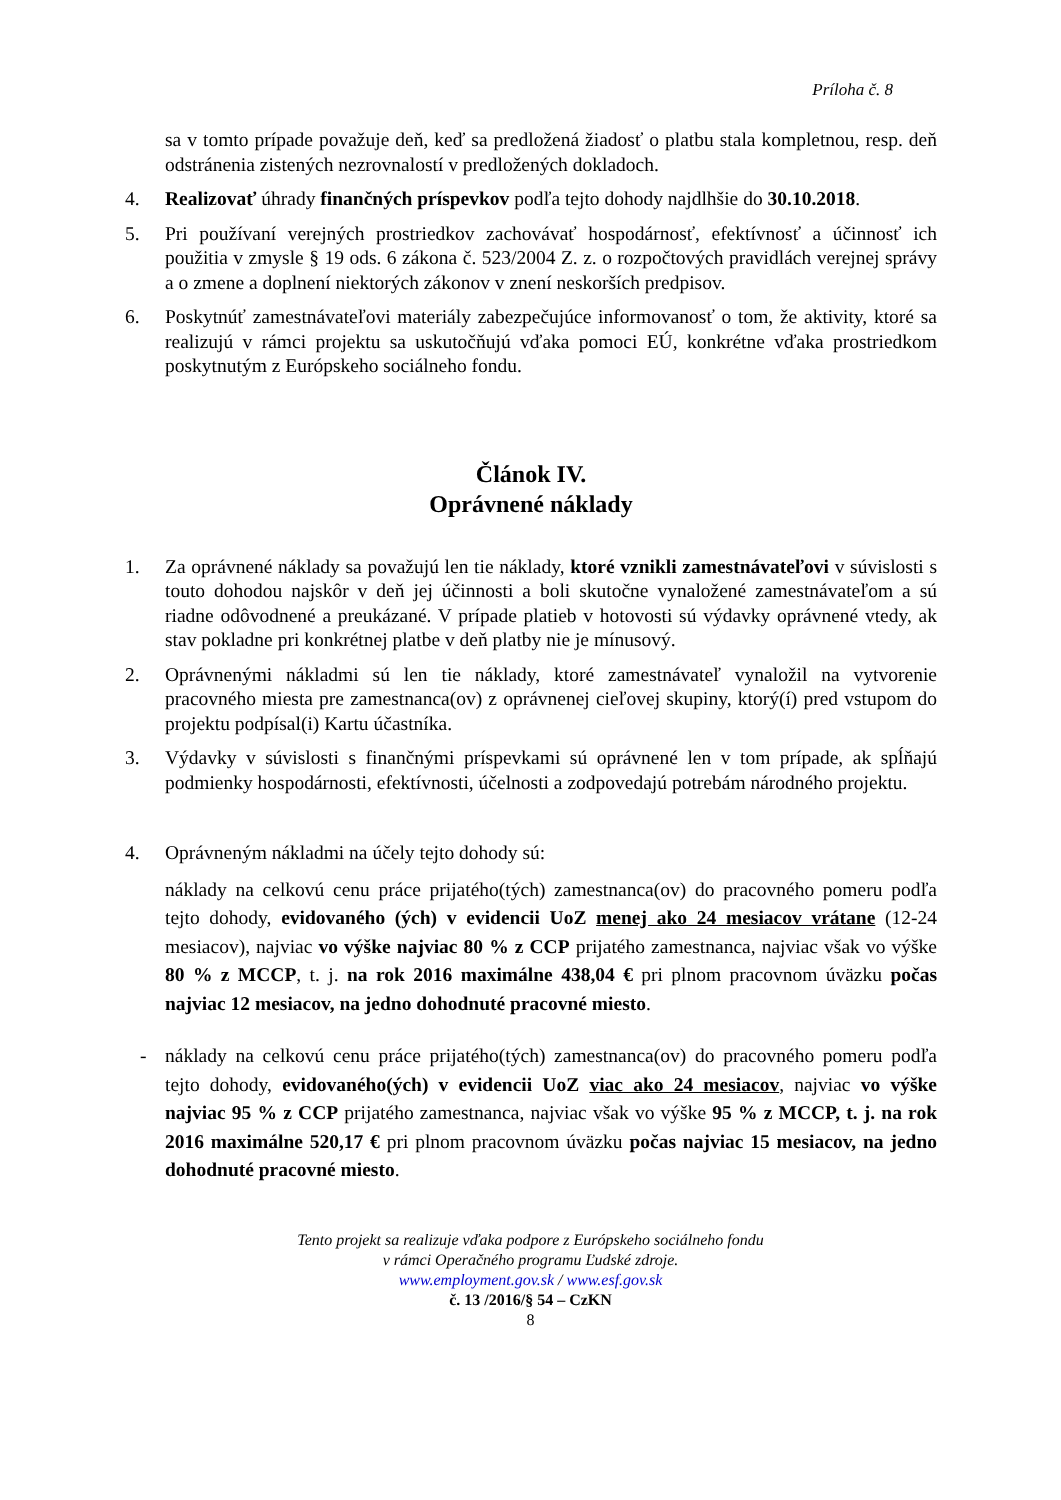Príloha č. 8
sa v tomto prípade považuje deň, keď sa predložená žiadosť o platbu stala kompletnou, resp. deň odstránenia zistených nezrovnalostí v predložených dokladoch.
4. Realizovať úhrady finančných príspevkov podľa tejto dohody najdlhšie do 30.10.2018.
5. Pri používaní verejných prostriedkov zachovávať hospodárnosť, efektívnosť a účinnosť ich použitia v zmysle § 19 ods. 6 zákona č. 523/2004 Z. z. o rozpočtových pravidlách verejnej správy a o zmene a doplnení niektorých zákonov v znení neskorších predpisov.
6. Poskytnúť zamestnávateľovi materiály zabezpečujúce informovanosť o tom, že aktivity, ktoré sa realizujú v rámci projektu sa uskutočňujú vďaka pomoci EÚ, konkrétne vďaka prostriedkom poskytnutým z Európskeho sociálneho fondu.
Článok IV.
Oprávnené náklady
1. Za oprávnené náklady sa považujú len tie náklady, ktoré vznikli zamestnávateľovi v súvislosti s touto dohodou najskôr v deň jej účinnosti a boli skutočne vynaložené zamestnávateľom a sú riadne odôvodnené a preukázané. V prípade platieb v hotovosti sú výdavky oprávnené vtedy, ak stav pokladne pri konkrétnej platbe v deň platby nie je mínusový.
2. Oprávnenými nákladmi sú len tie náklady, ktoré zamestnávateľ vynaložil na vytvorenie pracovného miesta pre zamestnanca(ov) z oprávnenej cieľovej skupiny, ktorý(í) pred vstupom do projektu podpísal(i) Kartu účastníka.
3. Výdavky v súvislosti s finančnými príspevkami sú oprávnené len v tom prípade, ak spĺňajú podmienky hospodárnosti, efektívnosti, účelnosti a zodpovedajú potrebám národného projektu.
4. Oprávneným nákladmi na účely tejto dohody sú:
náklady na celkovú cenu práce prijatého(tých) zamestnanca(ov) do pracovného pomeru podľa tejto dohody, evidovaného (ých) v evidencii UoZ menej ako 24 mesiacov vrátane (12-24 mesiacov), najviac vo výške najviac 80 % z CCP prijatého zamestnanca, najviac však vo výške 80 % z MCCP, t. j. na rok 2016 maximálne 438,04 € pri plnom pracovnom úväzku počas najviac 12 mesiacov, na jedno dohodnuté pracovné miesto.
- náklady na celkovú cenu práce prijatého(tých) zamestnanca(ov) do pracovného pomeru podľa tejto dohody, evidovaného(ých) v evidencii UoZ viac ako 24 mesiacov, najviac vo výške najviac 95 % z CCP prijatého zamestnanca, najviac však vo výške 95 % z MCCP, t. j. na rok 2016 maximálne 520,17 € pri plnom pracovnom úväzku počas najviac 15 mesiacov, na jedno dohodnuté pracovné miesto.
Tento projekt sa realizuje vďaka podpore z Európskeho sociálneho fondu
v rámci Operačného programu Ľudské zdroje.
www.employment.gov.sk / www.esf.gov.sk
č. 13 /2016/§ 54 – CzKN
8